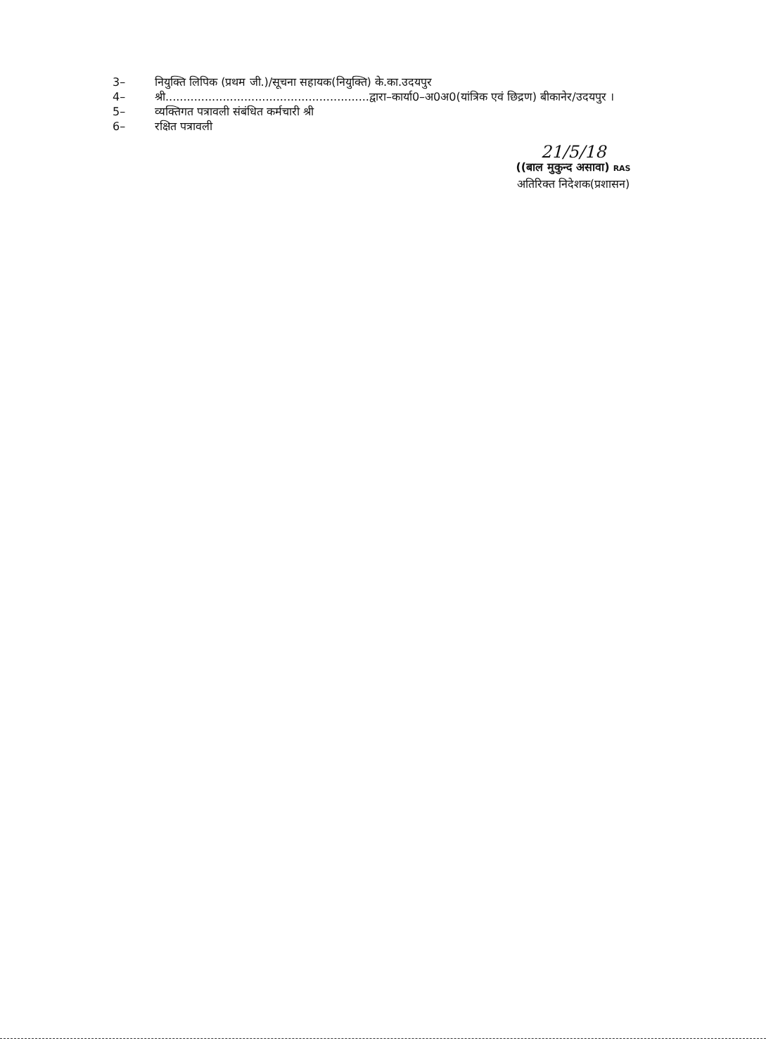3– नियुक्ति लिपिक (प्रथम जी.)/सूचना सहायक(नियुक्ति) के.का.उदयपुर
4– श्री.........................................................द्वारा–कार्या0–अ0अ0(यांत्रिक एवं छिद्रण) बीकानेर/उदयपुर ।
5– व्यक्तिगत पत्रावली संबंधित कर्मचारी श्री
6– रक्षित पत्रावली
21/5/18
((बाल मुकुन्द असावा) RAS
अतिरिक्त निदेशक(प्रशासन)